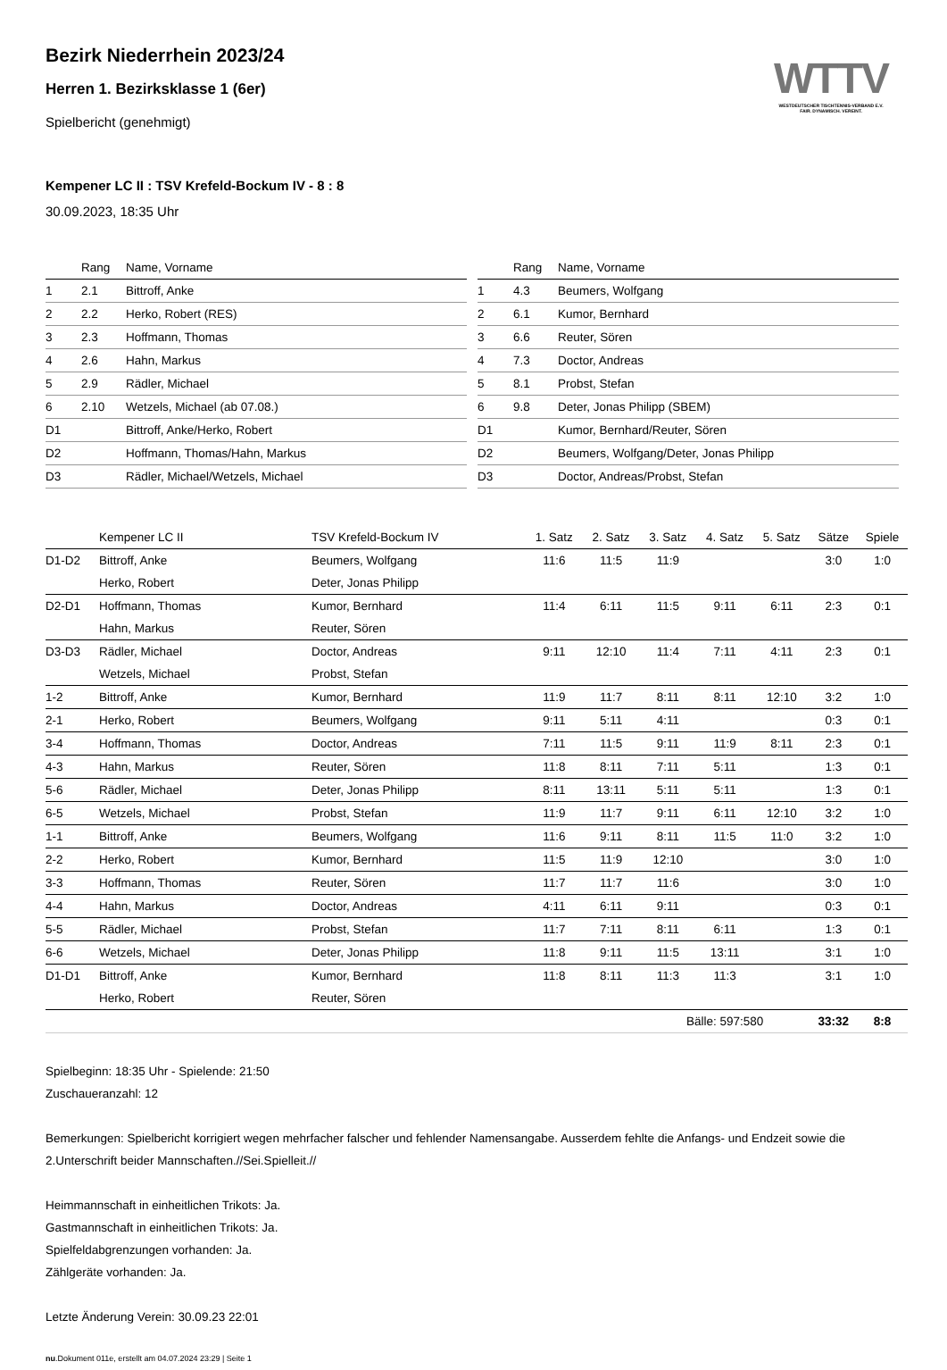WTTV
WESTDEUTSCHER TISCHTENNIS-VERBAND E.V.
FAIR. DYNAMISCH. VEREINT.
Bezirk Niederrhein 2023/24
Herren 1. Bezirksklasse 1 (6er)
Spielbericht (genehmigt)
Kempener LC II : TSV Krefeld-Bockum IV - 8 : 8
30.09.2023, 18:35 Uhr
| | Rang | Name, Vorname |
| --- | --- | --- |
| 1 | 2.1 | Bittroff, Anke |
| 2 | 2.2 | Herko, Robert (RES) |
| 3 | 2.3 | Hoffmann, Thomas |
| 4 | 2.6 | Hahn, Markus |
| 5 | 2.9 | Rädler, Michael |
| 6 | 2.10 | Wetzels, Michael (ab 07.08.) |
| D1 | | Bittroff, Anke/Herko, Robert |
| D2 | | Hoffmann, Thomas/Hahn, Markus |
| D3 | | Rädler, Michael/Wetzels, Michael |
| | Rang | Name, Vorname |
| --- | --- | --- |
| 1 | 4.3 | Beumers, Wolfgang |
| 2 | 6.1 | Kumor, Bernhard |
| 3 | 6.6 | Reuter, Sören |
| 4 | 7.3 | Doctor, Andreas |
| 5 | 8.1 | Probst, Stefan |
| 6 | 9.8 | Deter, Jonas Philipp (SBEM) |
| D1 | | Kumor, Bernhard/Reuter, Sören |
| D2 | | Beumers, Wolfgang/Deter, Jonas Philipp |
| D3 | | Doctor, Andreas/Probst, Stefan |
| | Kempener LC II | TSV Krefeld-Bockum IV | 1. Satz | 2. Satz | 3. Satz | 4. Satz | 5. Satz | Sätze | Spiele |
| --- | --- | --- | --- | --- | --- | --- | --- | --- | --- |
| D1-D2 | Bittroff, Anke | Beumers, Wolfgang | 11:6 | 11:5 | 11:9 | | | 3:0 | 1:0 |
| | Herko, Robert | Deter, Jonas Philipp | | | | | | | |
| D2-D1 | Hoffmann, Thomas | Kumor, Bernhard | 11:4 | 6:11 | 11:5 | 9:11 | 6:11 | 2:3 | 0:1 |
| | Hahn, Markus | Reuter, Sören | | | | | | | |
| D3-D3 | Rädler, Michael | Doctor, Andreas | 9:11 | 12:10 | 11:4 | 7:11 | 4:11 | 2:3 | 0:1 |
| | Wetzels, Michael | Probst, Stefan | | | | | | | |
| 1-2 | Bittroff, Anke | Kumor, Bernhard | 11:9 | 11:7 | 8:11 | 8:11 | 12:10 | 3:2 | 1:0 |
| 2-1 | Herko, Robert | Beumers, Wolfgang | 9:11 | 5:11 | 4:11 | | | 0:3 | 0:1 |
| 3-4 | Hoffmann, Thomas | Doctor, Andreas | 7:11 | 11:5 | 9:11 | 11:9 | 8:11 | 2:3 | 0:1 |
| 4-3 | Hahn, Markus | Reuter, Sören | 11:8 | 8:11 | 7:11 | 5:11 | | 1:3 | 0:1 |
| 5-6 | Rädler, Michael | Deter, Jonas Philipp | 8:11 | 13:11 | 5:11 | 5:11 | | 1:3 | 0:1 |
| 6-5 | Wetzels, Michael | Probst, Stefan | 11:9 | 11:7 | 9:11 | 6:11 | 12:10 | 3:2 | 1:0 |
| 1-1 | Bittroff, Anke | Beumers, Wolfgang | 11:6 | 9:11 | 8:11 | 11:5 | 11:0 | 3:2 | 1:0 |
| 2-2 | Herko, Robert | Kumor, Bernhard | 11:5 | 11:9 | 12:10 | | | 3:0 | 1:0 |
| 3-3 | Hoffmann, Thomas | Reuter, Sören | 11:7 | 11:7 | 11:6 | | | 3:0 | 1:0 |
| 4-4 | Hahn, Markus | Doctor, Andreas | 4:11 | 6:11 | 9:11 | | | 0:3 | 0:1 |
| 5-5 | Rädler, Michael | Probst, Stefan | 11:7 | 7:11 | 8:11 | 6:11 | | 1:3 | 0:1 |
| 6-6 | Wetzels, Michael | Deter, Jonas Philipp | 11:8 | 9:11 | 11:5 | 13:11 | | 3:1 | 1:0 |
| D1-D1 | Bittroff, Anke | Kumor, Bernhard | 11:8 | 8:11 | 11:3 | 11:3 | | 3:1 | 1:0 |
| | Herko, Robert | Reuter, Sören | | | | | | | |
| | | | | | Bälle: 597:580 | | | 33:32 | 8:8 |
Spielbeginn: 18:35 Uhr - Spielende: 21:50
Zuschaueranzahl: 12
Bemerkungen: Spielbericht korrigiert wegen mehrfacher falscher und fehlender Namensangabe. Ausserdem fehlte die Anfangs- und Endzeit sowie die 2.Unterschrift beider Mannschaften.//Sei.Spielleit.//
Heimmannschaft in einheitlichen Trikots: Ja.
Gastmannschaft in einheitlichen Trikots: Ja.
Spielfeldabgrenzungen vorhanden: Ja.
Zählgeräte vorhanden: Ja.
Letzte Änderung Verein: 30.09.23 22:01
nu.Dokument 011e, erstellt am 04.07.2024 23:29 | Seite 1